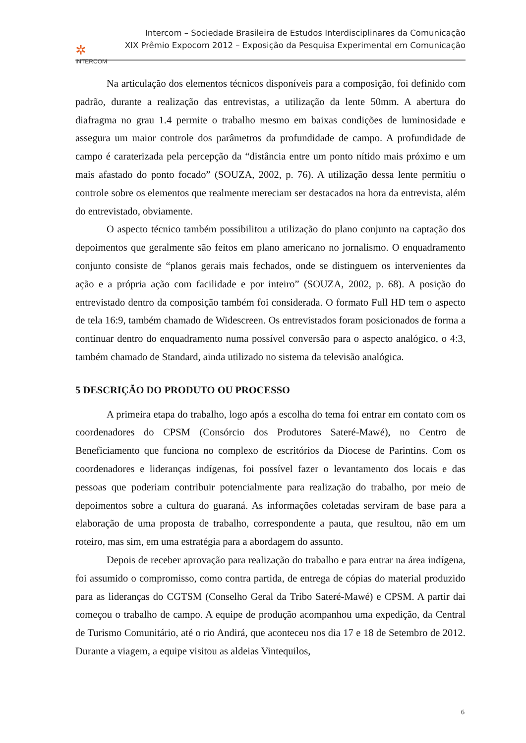✲
INTERCOM
Intercom – Sociedade Brasileira de Estudos Interdisciplinares da Comunicação
XIX Prêmio Expocom 2012 – Exposição da Pesquisa Experimental em Comunicação
Na articulação dos elementos técnicos disponíveis para a composição, foi definido com padrão, durante a realização das entrevistas, a utilização da lente 50mm. A abertura do diafragma no grau 1.4 permite o trabalho mesmo em baixas condições de luminosidade e assegura um maior controle dos parâmetros da profundidade de campo. A profundidade de campo é caraterizada pela percepção da “distância entre um ponto nítido mais próximo e um mais afastado do ponto focado” (SOUZA, 2002, p. 76). A utilização dessa lente permitiu o controle sobre os elementos que realmente mereciam ser destacados na hora da entrevista, além do entrevistado, obviamente.
O aspecto técnico também possibilitou a utilização do plano conjunto na captação dos depoimentos que geralmente são feitos em plano americano no jornalismo. O enquadramento conjunto consiste de “planos gerais mais fechados, onde se distinguem os intervenientes da ação e a própria ação com facilidade e por inteiro” (SOUZA, 2002, p. 68). A posição do entrevistado dentro da composição também foi considerada. O formato Full HD tem o aspecto de tela 16:9, também chamado de Widescreen. Os entrevistados foram posicionados de forma a continuar dentro do enquadramento numa possível conversão para o aspecto analógico, o 4:3, também chamado de Standard, ainda utilizado no sistema da televisão analógica.
5 DESCRIÇÃO DO PRODUTO OU PROCESSO
A primeira etapa do trabalho, logo após a escolha do tema foi entrar em contato com os coordenadores do CPSM (Consórcio dos Produtores Sateré-Mawé), no Centro de Beneficiamento que funciona no complexo de escritórios da Diocese de Parintins. Com os coordenadores e lideranças indígenas, foi possível fazer o levantamento dos locais e das pessoas que poderiam contribuir potencialmente para realização do trabalho, por meio de depoimentos sobre a cultura do guaraná. As informações coletadas serviram de base para a elaboração de uma proposta de trabalho, correspondente a pauta, que resultou, não em um roteiro, mas sim, em uma estratégia para a abordagem do assunto.
Depois de receber aprovação para realização do trabalho e para entrar na área indígena, foi assumido o compromisso, como contra partida, de entrega de cópias do material produzido para as lideranças do CGTSM (Conselho Geral da Tribo Sateré-Mawé) e CPSM. A partir dai começou o trabalho de campo. A equipe de produção acompanhou uma expedição, da Central de Turismo Comunitário, até o rio Andirá, que aconteceu nos dia 17 e 18 de Setembro de 2012. Durante a viagem, a equipe visitou as aldeias Vintequilos,
6